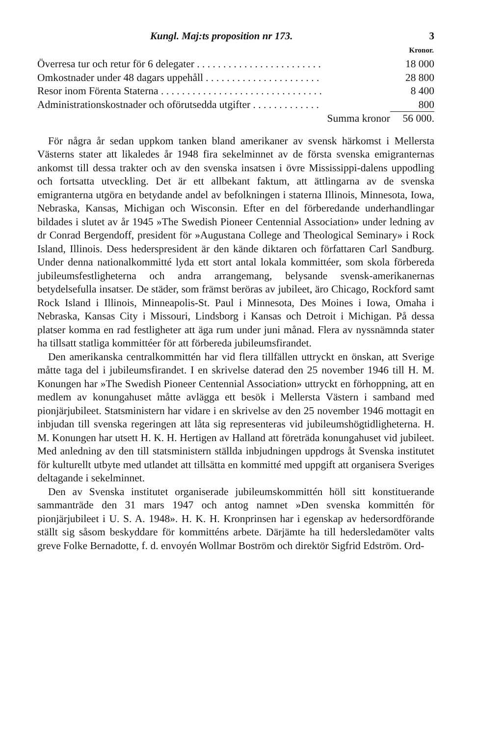Kungl. Maj:ts proposition nr 173. 3
| | Kronor. |
| --- | --- |
| Överresa tur och retur för 6 delegater . . . . . . . . . . . . . . . . . . . . . . . . | 18 000 |
| Omkostnader under 48 dagars uppehåll . . . . . . . . . . . . . . . . . . . . . . | 28 800 |
| Resor inom Förenta Staterna . . . . . . . . . . . . . . . . . . . . . . . . . . . . . . . | 8 400 |
| Administrationskostnader och oförutsedda utgifter . . . . . . . . . . . . . | 800 |
| Summa kronor | 56 000. |
För några år sedan uppkom tanken bland amerikaner av svensk härkomst i Mellersta Västerns stater att likaledes år 1948 fira sekelminnet av de första svenska emigranternas ankomst till dessa trakter och av den svenska insatsen i övre Mississippi-dalens uppodling och fortsatta utveckling. Det är ett allbekant faktum, att ättlingarna av de svenska emigranterna utgöra en betydande andel av befolkningen i staterna Illinois, Minnesota, Iowa, Nebraska, Kansas, Michigan och Wisconsin. Efter en del förberedande underhandlingar bildades i slutet av år 1945 »The Swedish Pioneer Centennial Association» under ledning av dr Conrad Bergendoff, president för »Augustana College and Theological Seminary» i Rock Island, Illinois. Dess hederspresident är den kände diktaren och författaren Carl Sandburg. Under denna nationalkommitté lyda ett stort antal lokala kommittéer, som skola förbereda jubileumsfestligheterna och andra arrangemang, belysande svensk-amerikanernas betydelsefulla insatser. De städer, som främst beröras av jubileet, äro Chicago, Rockford samt Rock Island i Illinois, Minneapolis-St. Paul i Minnesota, Des Moines i Iowa, Omaha i Nebraska, Kansas City i Missouri, Lindsborg i Kansas och Detroit i Michigan. På dessa platser komma en rad festligheter att äga rum under juni månad. Flera av nyssnämnda stater ha tillsatt statliga kommittéer för att förbereda jubileumsfirandet.
Den amerikanska centralkommittén har vid flera tillfällen uttryckt en önskan, att Sverige måtte taga del i jubileumsfirandet. I en skrivelse daterad den 25 november 1946 till H. M. Konungen har »The Swedish Pioneer Centennial Association» uttryckt en förhoppning, att en medlem av konungahuset måtte avlägga ett besök i Mellersta Västern i samband med pionjärjubileet. Statsministern har vidare i en skrivelse av den 25 november 1946 mottagit en inbjudan till svenska regeringen att låta sig representeras vid jubileumshögtidligheterna. H. M. Konungen har utsett H. K. H. Hertigen av Halland att företräda konungahuset vid jubileet. Med anledning av den till statsministern ställda inbjudningen uppdrogs åt Svenska institutet för kulturellt utbyte med utlandet att tillsätta en kommitté med uppgift att organisera Sveriges deltagande i sekelminnet.
Den av Svenska institutet organiserade jubileumskommittén höll sitt konstituerande sammanträde den 31 mars 1947 och antog namnet »Den svenska kommittén för pionjärjubileet i U. S. A. 1948». H. K. H. Kronprinsen har i egenskap av hedersordförande ställt sig såsom beskyddare för kommitténs arbete. Därjämte ha till hedersledamöter valts greve Folke Bernadotte, f. d. envoyén Wollmar Boström och direktör Sigfrid Edström. Ord-